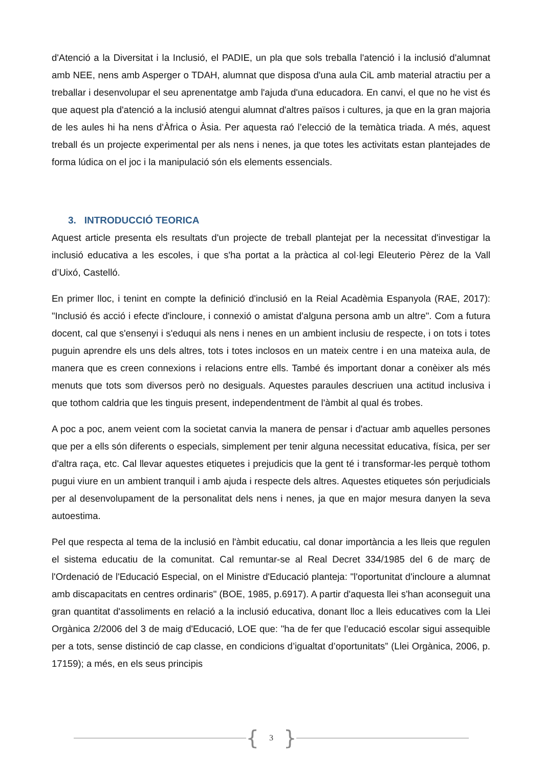d'Atenció a la Diversitat i la Inclusió, el PADIE, un pla que sols treballa l'atenció i la inclusió d'alumnat amb NEE, nens amb Asperger o TDAH, alumnat que disposa d'una aula CiL amb material atractiu per a treballar i desenvolupar el seu aprenentatge amb l'ajuda d'una educadora. En canvi, el que no he vist és que aquest pla d'atenció a la inclusió atengui alumnat d'altres països i cultures, ja que en la gran majoria de les aules hi ha nens d'Àfrica o Àsia. Per aquesta raó l’elecció de la temàtica triada. A més, aquest treball és un projecte experimental per als nens i nenes, ja que totes les activitats estan plantejades de forma lúdica on el joc i la manipulació són els elements essencials.
3. INTRODUCCIÓ TEORICA
Aquest article presenta els resultats d'un projecte de treball plantejat per la necessitat d'investigar la inclusió educativa a les escoles, i que s'ha portat a la pràctica al col·legi Eleuterio Pèrez de la Vall d’Uixó, Castelló.
En primer lloc, i tenint en compte la definició d'inclusió en la Reial Acadèmia Espanyola (RAE, 2017): "Inclusió és acció i efecte d'incloure, i connexió o amistat d'alguna persona amb un altre". Com a futura docent, cal que s'ensenyi i s'eduqui als nens i nenes en un ambient inclusiu de respecte, i on tots i totes puguin aprendre els uns dels altres, tots i totes inclosos en un mateix centre i en una mateixa aula, de manera que es creen connexions i relacions entre ells. També és important donar a conèixer als més menuts que tots som diversos però no desiguals. Aquestes paraules descriuen una actitud inclusiva i que tothom caldria que les tinguis present, independentment de l'àmbit al qual és trobes.
A poc a poc, anem veient com la societat canvia la manera de pensar i d'actuar amb aquelles persones que per a ells són diferents o especials, simplement per tenir alguna necessitat educativa, física, per ser d'altra raça, etc. Cal llevar aquestes etiquetes i prejudicis que la gent té i transformar-les perquè tothom pugui viure en un ambient tranquil i amb ajuda i respecte dels altres. Aquestes etiquetes són perjudicials per al desenvolupament de la personalitat dels nens i nenes, ja que en major mesura danyen la seva autoestima.
Pel que respecta al tema de la inclusió en l'àmbit educatiu, cal donar importància a les lleis que regulen el sistema educatiu de la comunitat. Cal remuntar-se al Real Decret 334/1985 del 6 de març de l'Ordenació de l'Educació Especial, on el Ministre d'Educació planteja: "l'oportunitat d'incloure a alumnat amb discapacitats en centres ordinaris" (BOE, 1985, p.6917). A partir d'aquesta llei s'han aconseguit una gran quantitat d'assoliments en relació a la inclusió educativa, donant lloc a lleis educatives com la Llei Orgànica 2/2006 del 3 de maig d'Educació, LOE que: "ha de fer que l’educació escolar sigui assequible per a tots, sense distinció de cap classe, en condicions d’igualtat d’oportunitats” (Llei Orgànica, 2006, p. 17159); a més, en els seus principis
{ 3 }